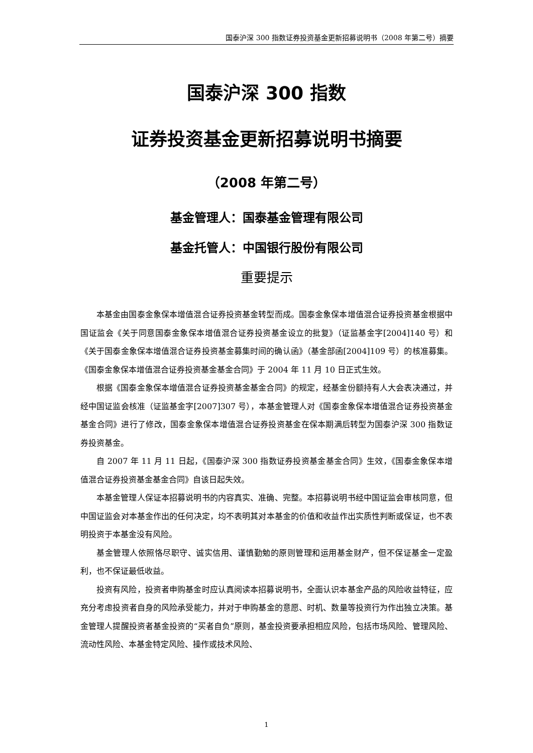国泰沪深 300 指数证券投资基金更新招募说明书（2008 年第二号）摘要
国泰沪深 300 指数
证券投资基金更新招募说明书摘要
（2008 年第二号）
基金管理人：国泰基金管理有限公司
基金托管人：中国银行股份有限公司
重要提示
本基金由国泰金象保本增值混合证券投资基金转型而成。国泰金象保本增值混合证券投资基金根据中国证监会《关于同意国泰金象保本增值混合证券投资基金设立的批复》（证监基金字[2004]140 号）和《关于国泰金象保本增值混合证券投资基金募集时间的确认函》（基金部函[2004]109 号）的核准募集。《国泰金象保本增值混合证券投资基金基金合同》于 2004 年 11 月 10 日正式生效。
根据《国泰金象保本增值混合证券投资基金基金合同》的规定，经基金份额持有人大会表决通过，并经中国证监会核准（证监基金字[2007]307 号），本基金管理人对《国泰金象保本增值混合证券投资基金基金合同》进行了修改，国泰金象保本增值混合证券投资基金在保本期满后转型为国泰沪深 300 指数证券投资基金。
自 2007 年 11 月 11 日起，《国泰沪深 300 指数证券投资基金基金合同》生效，《国泰金象保本增值混合证券投资基金基金合同》自该日起失效。
本基金管理人保证本招募说明书的内容真实、准确、完整。本招募说明书经中国证监会审核同意，但中国证监会对本基金作出的任何决定，均不表明其对本基金的价值和收益作出实质性判断或保证，也不表明投资于本基金没有风险。
基金管理人依照恪尽职守、诚实信用、谨慎勤勉的原则管理和运用基金财产，但不保证基金一定盈利，也不保证最低收益。
投资有风险，投资者申购基金时应认真阅读本招募说明书，全面认识本基金产品的风险收益特征，应充分考虑投资者自身的风险承受能力，并对于申购基金的意愿、时机、数量等投资行为作出独立决策。基金管理人提醒投资者基金投资的“买者自负”原则，基金投资要承担相应风险，包括市场风险、管理风险、流动性风险、本基金特定风险、操作或技术风险、
1